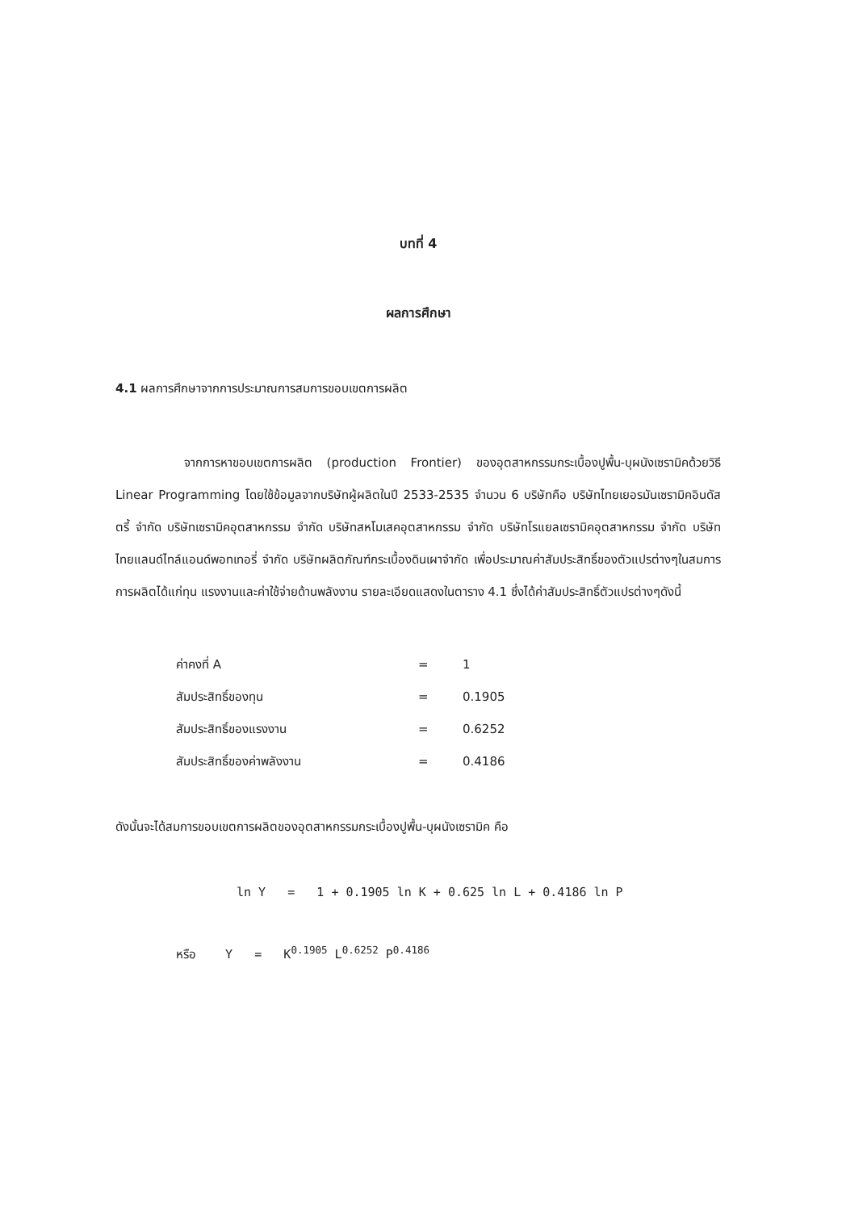บทที่ 4
ผลการศึกษา
4.1 ผลการศึกษาจากการประมาณการสมการขอบเขตการผลิต
จากการหาขอบเขตการผลิต (production Frontier) ของอุตสาหกรรมกระเบื้องปูพื้น-บุผนังเซรามิคด้วยวิธี Linear Programming โดยใช้ข้อมูลจากบริษัทผู้ผลิตในปี 2533-2535 จำนวน 6 บริษัทคือ บริษัทไทยเยอรมันเซรามิคอินดัสตรี้ จำกัด บริษัทเซรามิคอุตสาหกรรม จำกัด บริษัทสหโมเสคอุตสาหกรรม จำกัด บริษัทโรแยลเซรามิคอุตสาหกรรม จำกัด บริษัทไทยแลนด์ไทล์แอนด์พอทเทอรี่ จำกัด บริษัทผลิตภัณฑ์กระเบื้องดินเผาจำกัด เพื่อประมาณค่าสัมประสิทธิ์ของตัวแปรต่างๆในสมการการผลิตได้แก่ทุน แรงงานและค่าใช้จ่ายด้านพลังงาน รายละเอียดแสดงในตาราง 4.1 ซึ่งได้ค่าสัมประสิทธิ์ตัวแปรต่างๆดังนี้
| ค่าคงที่ A | = | 1 |
| สัมประสิทธิ์ของทุน | = | 0.1905 |
| สัมประสิทธิ์ของแรงงาน | = | 0.6252 |
| สัมประสิทธิ์ของค่าพลังงาน | = | 0.4186 |
ดังนั้นจะได้สมการขอบเขตการผลิตของอุตสาหกรรมกระเบื้องปูพื้น-บุผนังเซรามิค คือ
ln Y = 1 + 0.1905 ln K + 0.625 ln L + 0.4186 ln P
หรือ Y = K<sup>0.1905</sup> L<sup>0.6252</sup> P<sup>0.4186</sup>